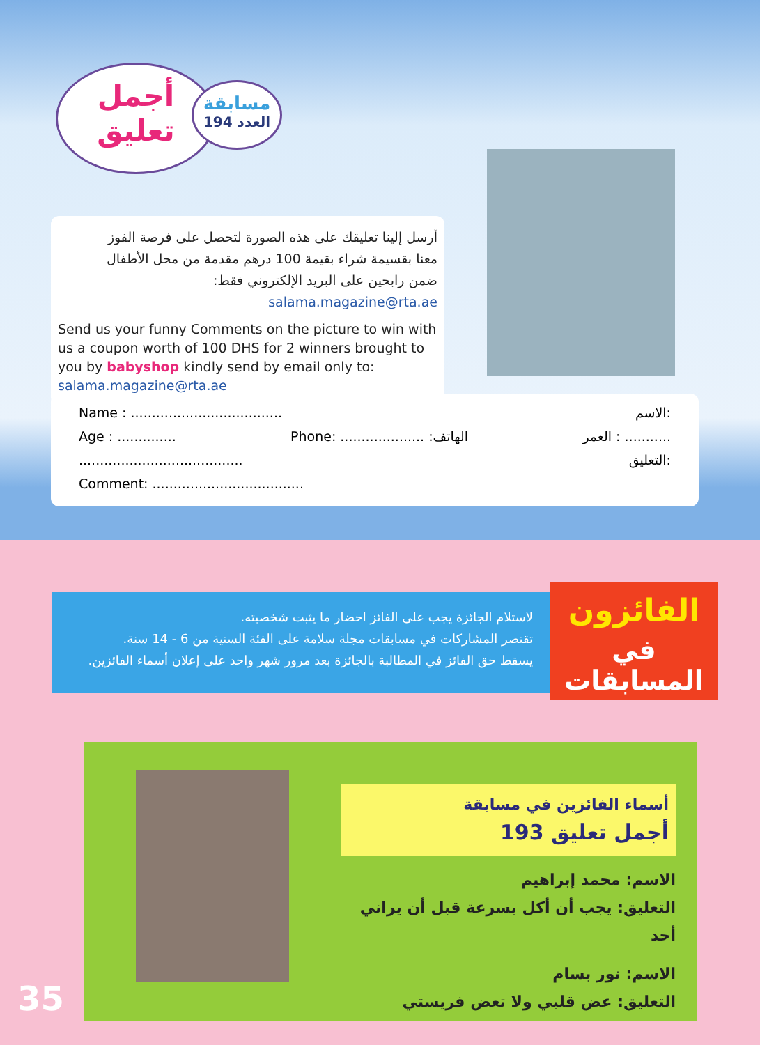أجمل
تعليق
مسابقة
العدد 194
أرسل إلينا تعليقك على هذه الصورة لتحصل على فرصة الفوز
معنا بقسيمة شراء بقيمة 100 درهم مقدمة من محل الأطفال
ضمن رابحين على البريد الإلكتروني فقط: salama.magazine@rta.ae
Send us your funny Comments on the picture to win with us a coupon worth of 100 DHS for 2 winners brought to you by babyshop kindly send by email only to: salama.magazine@rta.ae
Name : .................................... الاسم:
Age : .............. Phone: .................... :الهاتف العمر : ...........
....................................... التعليق:
Comment: ....................................
لاستلام الجائزة يجب على الفائز احضار ما يثبت شخصيته.
تقتصر المشاركات في مسابقات مجلة سلامة على الفئة السنية من 6 - 14 سنة.
يسقط حق الفائز في المطالبة بالجائزة بعد مرور شهر واحد على إعلان أسماء الفائزين.
الفائزون
في المسابقات
أسماء الفائزين في مسابقة
أجمل تعليق 193
الاسم: محمد إبراهيم
التعليق: يجب أن أكل بسرعة قبل أن يراني أحد
الاسم: نور بسام
التعليق: عض قلبي ولا تعض فريستي
35